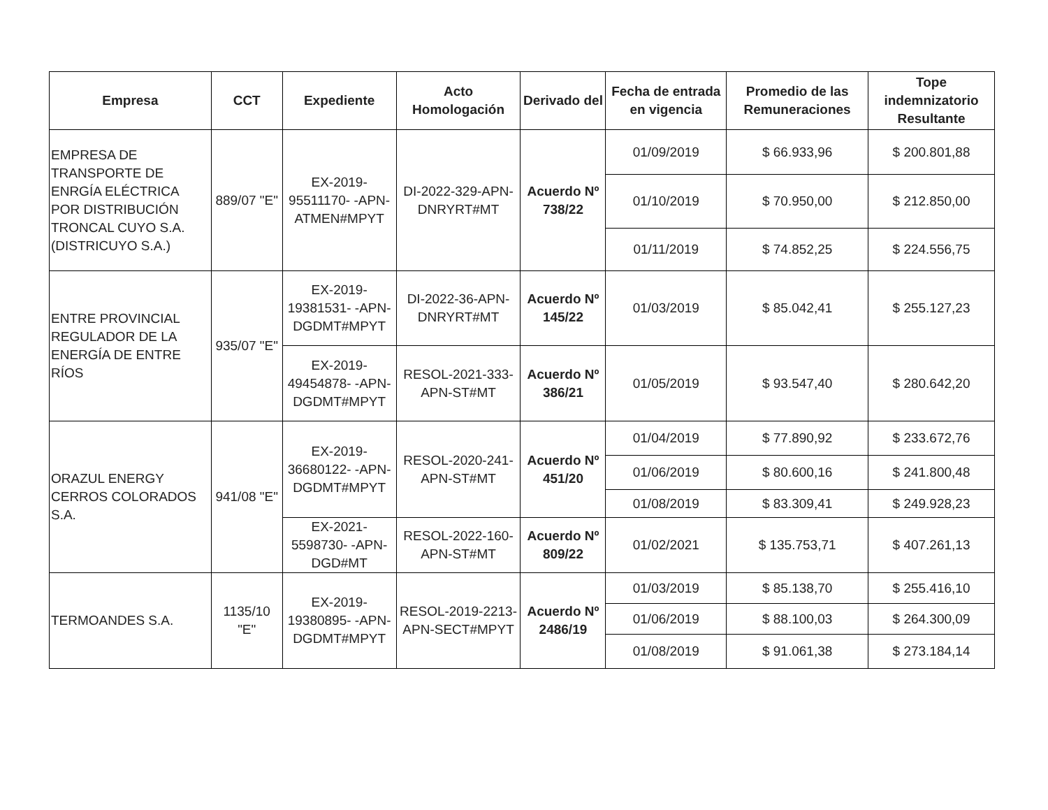| Empresa | CCT | Expediente | Acto Homologación | Derivado del | Fecha de entrada en vigencia | Promedio de las Remuneraciones | Tope indemnizatorio Resultante |
| --- | --- | --- | --- | --- | --- | --- | --- |
| EMPRESA DE TRANSPORTE DE ENRGÍA ELÉCTRICA POR DISTRIBUCIÓN TRONCAL CUYO S.A. (DISTRICUYO S.A.) | 889/07 "E" | EX-2019-95511170- -APN-ATMEN#MPYT | DI-2022-329-APN-DNRYRT#MT | Acuerdo Nº 738/22 | 01/09/2019 | $ 66.933,96 | $ 200.801,88 |
| | | | | | 01/10/2019 | $ 70.950,00 | $ 212.850,00 |
| | | | | | 01/11/2019 | $ 74.852,25 | $ 224.556,75 |
| ENTRE PROVINCIAL REGULADOR DE LA ENERGÍA DE ENTRE RÍOS | 935/07 "E" | EX-2019-19381531- -APN-DGDMT#MPYT | DI-2022-36-APN-DNRYRT#MT | Acuerdo Nº 145/22 | 01/03/2019 | $ 85.042,41 | $ 255.127,23 |
| | | EX-2019-49454878- -APN-DGDMT#MPYT | RESOL-2021-333-APN-ST#MT | Acuerdo Nº 386/21 | 01/05/2019 | $ 93.547,40 | $ 280.642,20 |
| ORAZUL ENERGY CERROS COLORADOS S.A. | 941/08 "E" | EX-2019-36680122- -APN-DGDMT#MPYT | RESOL-2020-241-APN-ST#MT | Acuerdo Nº 451/20 | 01/04/2019 | $ 77.890,92 | $ 233.672,76 |
| | | | | | 01/06/2019 | $ 80.600,16 | $ 241.800,48 |
| | | | | | 01/08/2019 | $ 83.309,41 | $ 249.928,23 |
| | | EX-2021-5598730- -APN-DGD#MT | RESOL-2022-160-APN-ST#MT | Acuerdo Nº 809/22 | 01/02/2021 | $ 135.753,71 | $ 407.261,13 |
| TERMOANDES S.A. | 1135/10 "E" | EX-2019-19380895- -APN-DGDMT#MPYT | RESOL-2019-2213-APN-SECT#MPYT | Acuerdo Nº 2486/19 | 01/03/2019 | $ 85.138,70 | $ 255.416,10 |
| | | | | | 01/06/2019 | $ 88.100,03 | $ 264.300,09 |
| | | | | | 01/08/2019 | $ 91.061,38 | $ 273.184,14 |